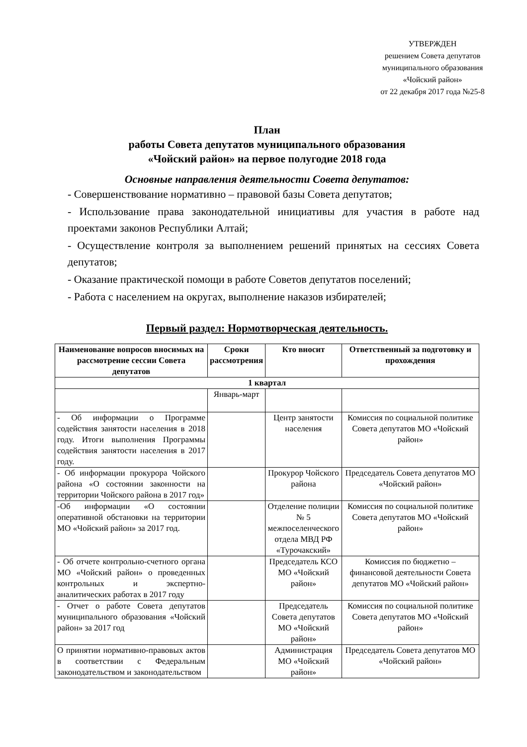УТВЕРЖДЕН
решением Совета депутатов
муниципального образования
«Чойский район»
от 22 декабря 2017 года №25-8
План
работы Совета депутатов муниципального образования
«Чойский район» на первое полугодие 2018 года
Основные направления деятельности Совета депутатов:
- Совершенствование нормативно – правовой базы Совета депутатов;
- Использование права законодательной инициативы для участия в работе над проектами законов Республики Алтай;
- Осуществление контроля за выполнением решений принятых на сессиях Совета депутатов;
- Оказание практической помощи в работе Советов депутатов поселений;
- Работа с населением на округах, выполнение наказов избирателей;
Первый раздел: Нормотворческая деятельность.
| Наименование вопросов вносимых на рассмотрение сессии Совета депутатов | Сроки рассмотрения | Кто вносит | Ответственный за подготовку и прохождения |
| --- | --- | --- | --- |
| 1 квартал | | | |
| | Январь-март | | |
| - Об информации о Программе содействия занятости населения в 2018 году. Итоги выполнения Программы содействия занятости населения в 2017 году. | | Центр занятости населения | Комиссия по социальной политике Совета депутатов МО «Чойский район» |
| - Об информации прокурора Чойского района «О состоянии законности на территории Чойского района в 2017 год» | | Прокурор Чойского района | Председатель Совета депутатов МО «Чойский район» |
| -Об информации «О состоянии оперативной обстановки на территории МО «Чойский район» за 2017 год. | | Отделение полиции № 5 межпоселенческого отдела МВД РФ «Турочакский» | Комиссия по социальной политике Совета депутатов МО «Чойский район» |
| - Об отчете контрольно-счетного органа МО «Чойский район» о проведенных контрольных и экспертно-аналитических работах в 2017 году | | Председатель КСО МО «Чойский район» | Комиссия по бюджетно – финансовой деятельности Совета депутатов МО «Чойский район» |
| - Отчет о работе Совета депутатов муниципального образования «Чойский район» за 2017 год | | Председатель Совета депутатов МО «Чойский район» | Комиссия по социальной политике Совета депутатов МО «Чойский район» |
| О принятии нормативно-правовых актов в соответствии с Федеральным законодательством и законодательством | | Администрация МО «Чойский район» | Председатель Совета депутатов МО «Чойский район» |